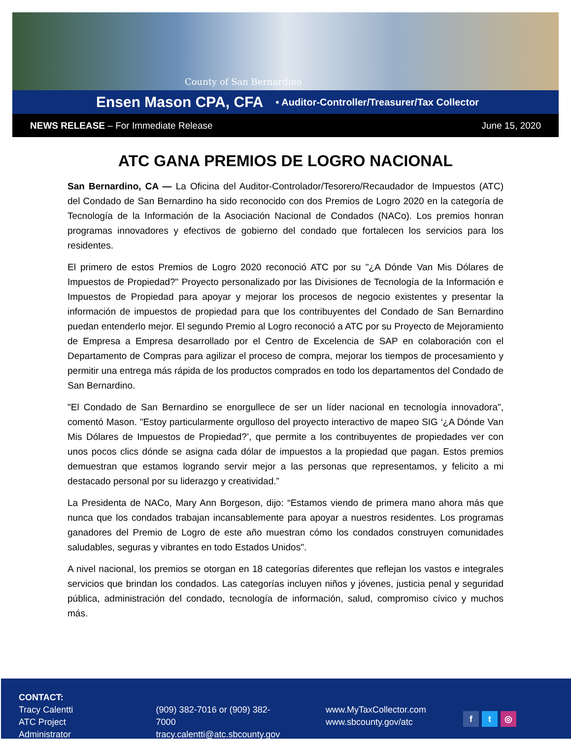County of San Bernardino
Ensen Mason CPA, CFA • Auditor-Controller/Treasurer/Tax Collector
NEWS RELEASE – For Immediate Release June 15, 2020
ATC GANA PREMIOS DE LOGRO NACIONAL
San Bernardino, CA — La Oficina del Auditor-Controlador/Tesorero/Recaudador de Impuestos (ATC) del Condado de San Bernardino ha sido reconocido con dos Premios de Logro 2020 en la categoría de Tecnología de la Información de la Asociación Nacional de Condados (NACo). Los premios honran programas innovadores y efectivos de gobierno del condado que fortalecen los servicios para los residentes.
El primero de estos Premios de Logro 2020 reconoció ATC por su "¿A Dónde Van Mis Dólares de Impuestos de Propiedad?" Proyecto personalizado por las Divisiones de Tecnología de la Información e Impuestos de Propiedad para apoyar y mejorar los procesos de negocio existentes y presentar la información de impuestos de propiedad para que los contribuyentes del Condado de San Bernardino puedan entenderlo mejor. El segundo Premio al Logro reconoció a ATC por su Proyecto de Mejoramiento de Empresa a Empresa desarrollado por el Centro de Excelencia de SAP en colaboración con el Departamento de Compras para agilizar el proceso de compra, mejorar los tiempos de procesamiento y permitir una entrega más rápida de los productos comprados en todo los departamentos del Condado de San Bernardino.
"El Condado de San Bernardino se enorgullece de ser un líder nacional en tecnología innovadora", comentó Mason. "Estoy particularmente orgulloso del proyecto interactivo de mapeo SIG ‘¿A Dónde Van Mis Dólares de Impuestos de Propiedad?’, que permite a los contribuyentes de propiedades ver con unos pocos clics dónde se asigna cada dólar de impuestos a la propiedad que pagan. Estos premios demuestran que estamos logrando servir mejor a las personas que representamos, y felicito a mi destacado personal por su liderazgo y creatividad.”
La Presidenta de NACo, Mary Ann Borgeson, dijo: “Estamos viendo de primera mano ahora más que nunca que los condados trabajan incansablemente para apoyar a nuestros residentes. Los programas ganadores del Premio de Logro de este año muestran cómo los condados construyen comunidades saludables, seguras y vibrantes en todo Estados Unidos".
A nivel nacional, los premios se otorgan en 18 categorías diferentes que reflejan los vastos e integrales servicios que brindan los condados. Las categorías incluyen niños y jóvenes, justicia penal y seguridad pública, administración del condado, tecnología de información, salud, compromiso cívico y muchos más.
CONTACT:
Tracy Calentti
ATC Project Administrator
(909) 382-7016 or (909) 382-7000
tracy.calentti@atc.sbcounty.gov
www.MyTaxCollector.com
www.sbcounty.gov/atc
f t ◎